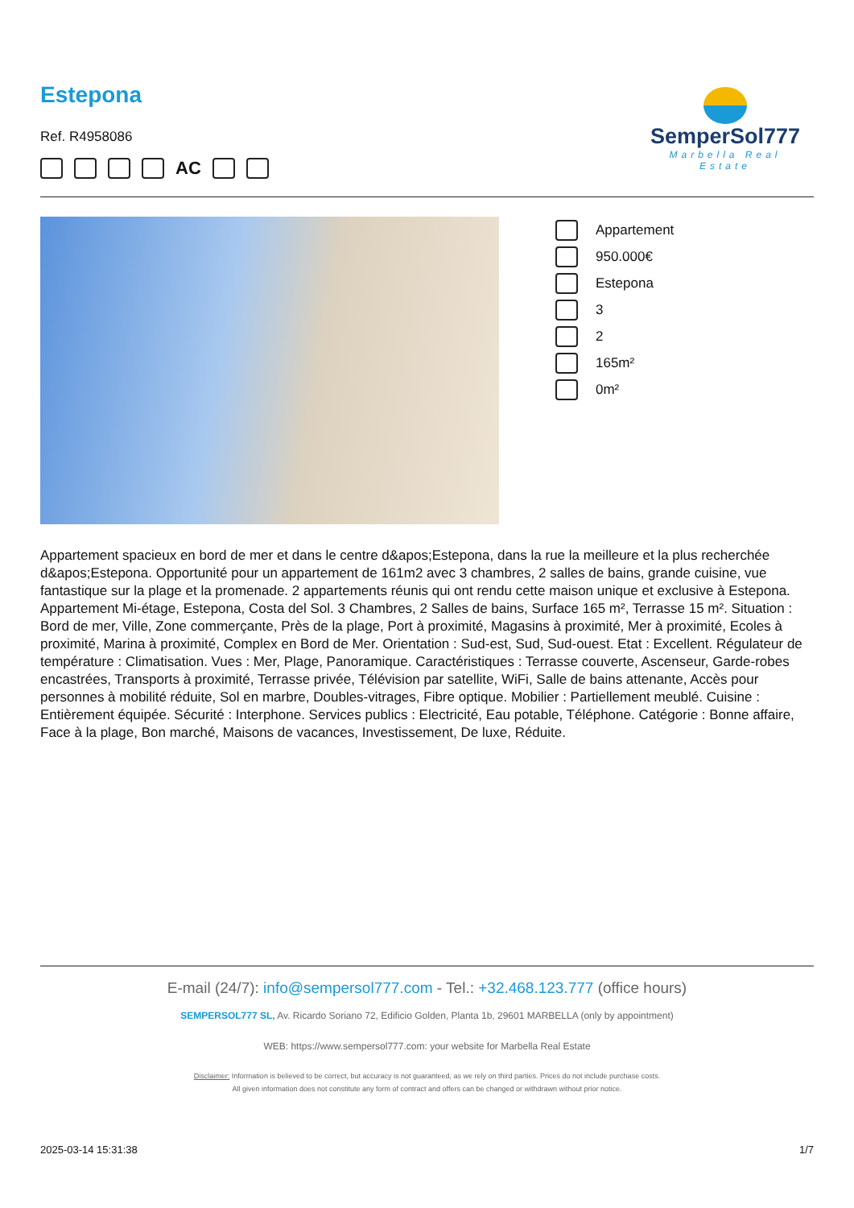Estepona
Ref. R4958086
AC
SemperSol777
Marbella Real Estate
Appartement
950.000€
Estepona
3
2
165m²
0m²
Appartement spacieux en bord de mer et dans le centre d&apos;Estepona, dans la rue la meilleure et la plus recherchée d&apos;Estepona. Opportunité pour un appartement de 161m2 avec 3 chambres, 2 salles de bains, grande cuisine, vue fantastique sur la plage et la promenade. 2 appartements réunis qui ont rendu cette maison unique et exclusive à Estepona. Appartement Mi-étage, Estepona, Costa del Sol. 3 Chambres, 2 Salles de bains, Surface 165 m², Terrasse 15 m². Situation : Bord de mer, Ville, Zone commerçante, Près de la plage, Port à proximité, Magasins à proximité, Mer à proximité, Ecoles à proximité, Marina à proximité, Complex en Bord de Mer. Orientation : Sud-est, Sud, Sud-ouest. Etat : Excellent. Régulateur de température : Climatisation. Vues : Mer, Plage, Panoramique. Caractéristiques : Terrasse couverte, Ascenseur, Garde-robes encastrées, Transports à proximité, Terrasse privée, Télévision par satellite, WiFi, Salle de bains attenante, Accès pour personnes à mobilité réduite, Sol en marbre, Doubles-vitrages, Fibre optique. Mobilier : Partiellement meublé. Cuisine : Entièrement équipée. Sécurité : Interphone. Services publics : Electricité, Eau potable, Téléphone. Catégorie : Bonne affaire, Face à la plage, Bon marché, Maisons de vacances, Investissement, De luxe, Réduite.
E-mail (24/7): info@sempersol777.com - Tel.: +32.468.123.777 (office hours)
SEMPERSOL777 SL, Av. Ricardo Soriano 72, Edificio Golden, Planta 1b, 29601 MARBELLA (only by appointment)
WEB: https://www.sempersol777.com: your website for Marbella Real Estate
Disclaimer: Information is believed to be correct, but accuracy is not guaranteed, as we rely on third parties. Prices do not include purchase costs.
All given information does not constitute any form of contract and offers can be changed or withdrawn without prior notice.
2025-03-14 15:31:38 1/7